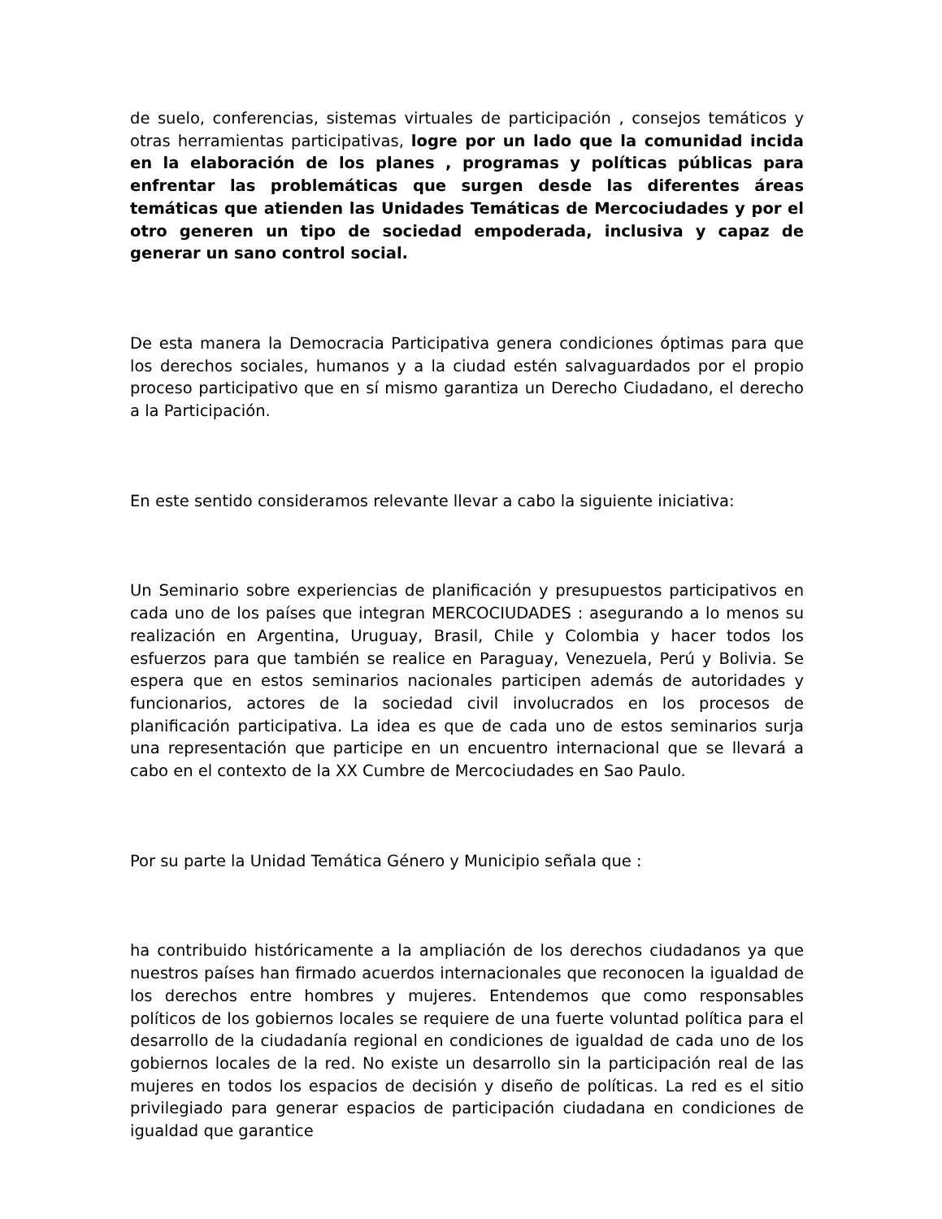de suelo, conferencias, sistemas virtuales de participación , consejos temáticos y otras herramientas participativas, logre por un lado que la comunidad incida en la elaboración de los planes , programas y políticas públicas para enfrentar las problemáticas que surgen desde las diferentes áreas temáticas que atienden las Unidades Temáticas de Mercociudades y por el otro generen un tipo de sociedad empoderada, inclusiva y capaz de generar un sano control social.
De esta manera la Democracia Participativa genera condiciones óptimas para que los derechos sociales, humanos y a la ciudad estén salvaguardados por el propio proceso participativo que en sí mismo garantiza un Derecho Ciudadano, el derecho a la Participación.
En este sentido consideramos relevante llevar a cabo la siguiente iniciativa:
Un Seminario sobre experiencias de planificación y presupuestos participativos en cada uno de los países que integran MERCOCIUDADES : asegurando a lo menos su realización en Argentina, Uruguay, Brasil, Chile y Colombia y hacer todos los esfuerzos para que también se realice en Paraguay, Venezuela, Perú y Bolivia. Se espera que en estos seminarios nacionales participen además de autoridades y funcionarios, actores de la sociedad civil involucrados en los procesos de planificación participativa. La idea es que de cada uno de estos seminarios surja una representación que participe en un encuentro internacional que se llevará a cabo en el contexto de la XX Cumbre de Mercociudades en Sao Paulo.
Por su parte la Unidad Temática Género y Municipio señala que :
ha contribuido históricamente a la ampliación de los derechos ciudadanos ya que nuestros países han firmado acuerdos internacionales que reconocen la igualdad de los derechos entre hombres y mujeres. Entendemos que como responsables políticos de los gobiernos locales se requiere de una fuerte voluntad política para el desarrollo de la ciudadanía regional en condiciones de igualdad de cada uno de los gobiernos locales de la red. No existe un desarrollo sin la participación real de las mujeres en todos los espacios de decisión y diseño de políticas. La red es el sitio privilegiado para generar espacios de participación ciudadana en condiciones de igualdad que garantice